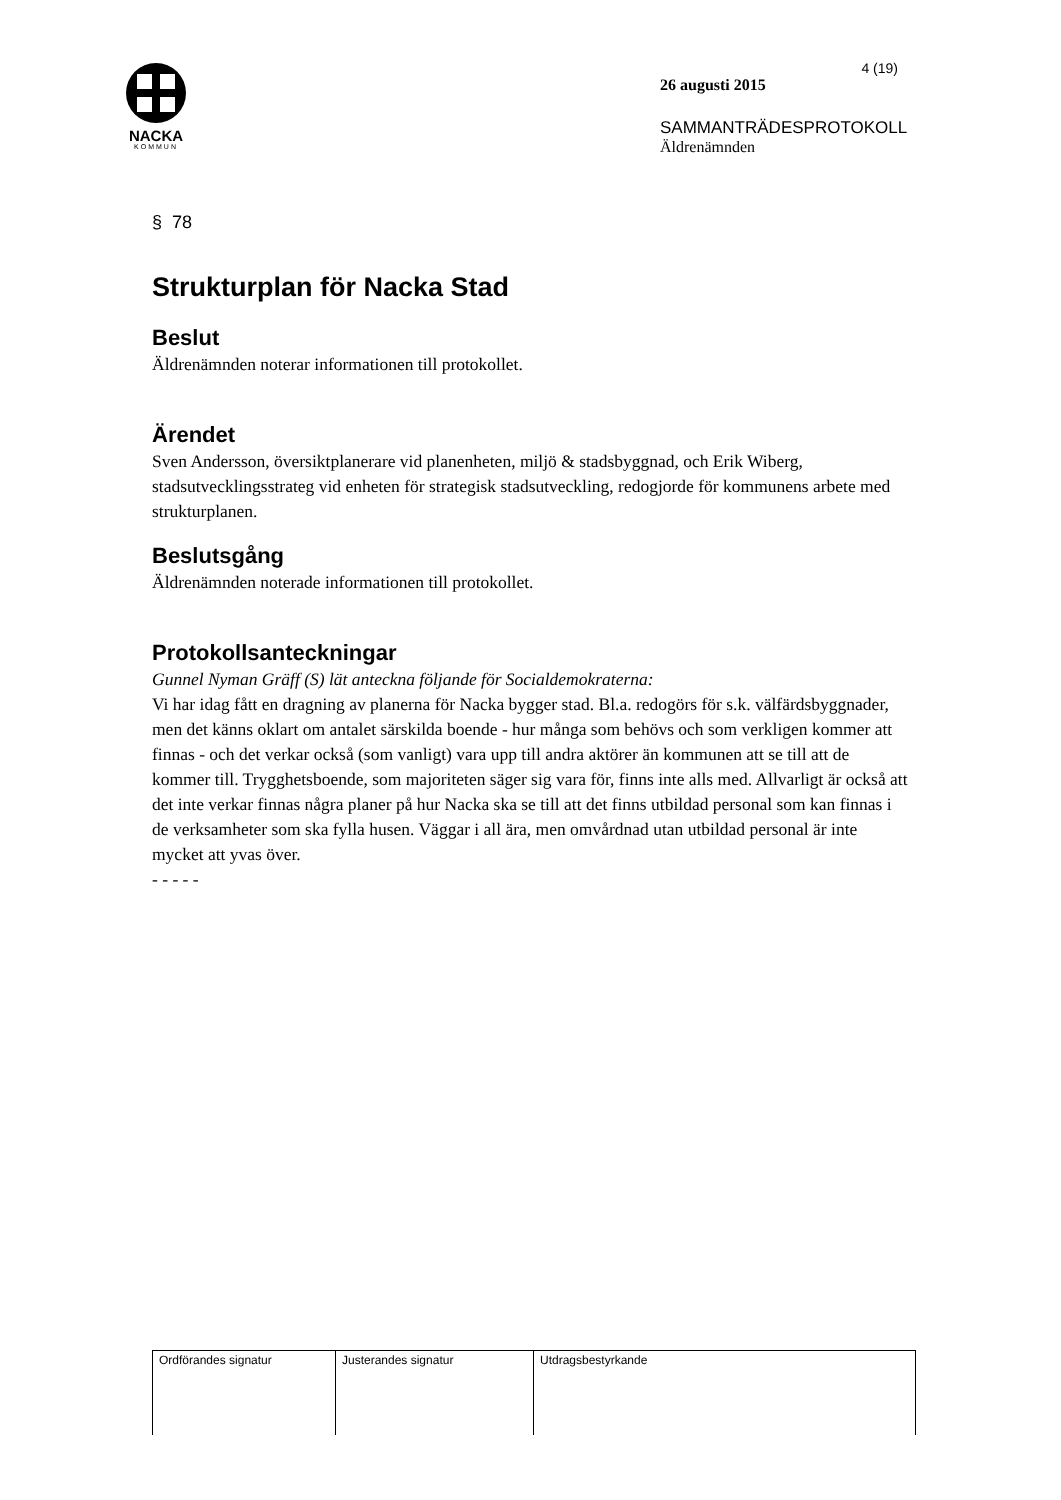NACKA
KOMMUN
4 (19)
26 augusti 2015
SAMMANTRÄDESPROTOKOLL
Äldrenämnden
§ 78
Strukturplan för Nacka Stad
Beslut
Äldrenämnden noterar informationen till protokollet.
Ärendet
Sven Andersson, översiktplanerare vid planenheten, miljö & stadsbyggnad, och Erik Wiberg, stadsutvecklingsstrateg vid enheten för strategisk stadsutveckling, redogjorde för kommunens arbete med strukturplanen.
Beslutsgång
Äldrenämnden noterade informationen till protokollet.
Protokollsanteckningar
Gunnel Nyman Gräff (S) lät anteckna följande för Socialdemokraterna:
Vi har idag fått en dragning av planerna för Nacka bygger stad. Bl.a. redogörs för s.k. välfärdsbyggnader, men det känns oklart om antalet särskilda boende - hur många som behövs och som verkligen kommer att finnas - och det verkar också (som vanligt) vara upp till andra aktörer än kommunen att se till att de kommer till. Trygghetsboende, som majoriteten säger sig vara för, finns inte alls med. Allvarligt är också att det inte verkar finnas några planer på hur Nacka ska se till att det finns utbildad personal som kan finnas i de verksamheter som ska fylla husen. Väggar i all ära, men omvårdnad utan utbildad personal är inte mycket att yvas över.
- - - - -
| Ordförandes signatur | Justerandes signatur | Utdragsbestyrkande |